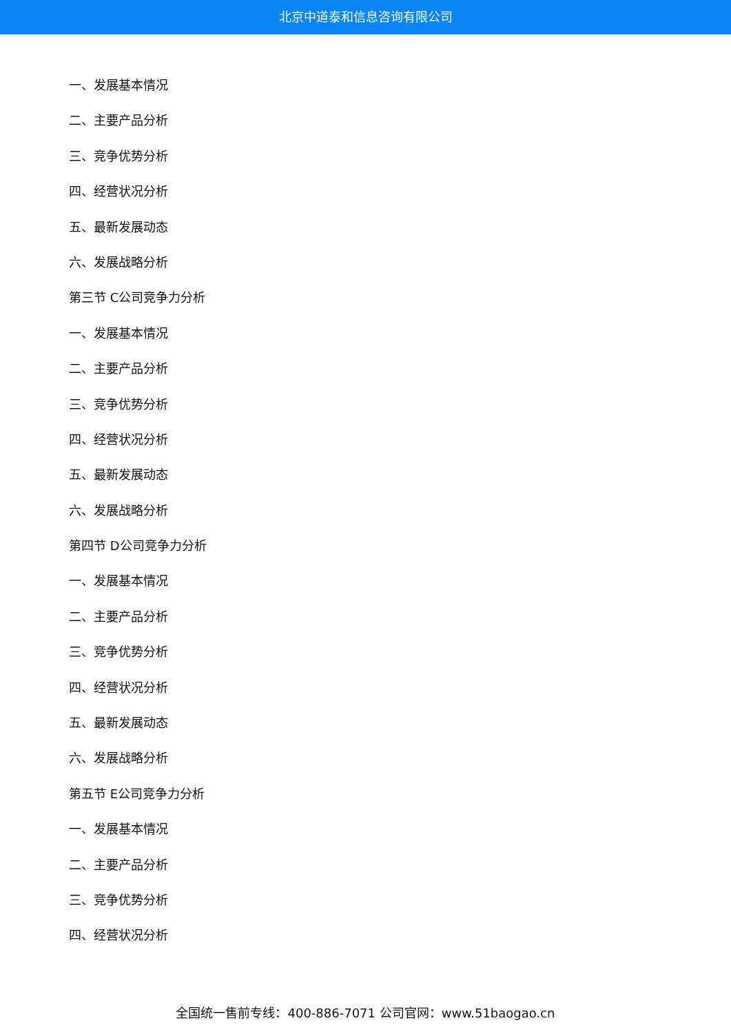北京中道泰和信息咨询有限公司
一、发展基本情况
二、主要产品分析
三、竞争优势分析
四、经营状况分析
五、最新发展动态
六、发展战略分析
第三节 C公司竞争力分析
一、发展基本情况
二、主要产品分析
三、竞争优势分析
四、经营状况分析
五、最新发展动态
六、发展战略分析
第四节 D公司竞争力分析
一、发展基本情况
二、主要产品分析
三、竞争优势分析
四、经营状况分析
五、最新发展动态
六、发展战略分析
第五节 E公司竞争力分析
一、发展基本情况
二、主要产品分析
三、竞争优势分析
四、经营状况分析
全国统一售前专线：400-886-7071 公司官网：www.51baogao.cn